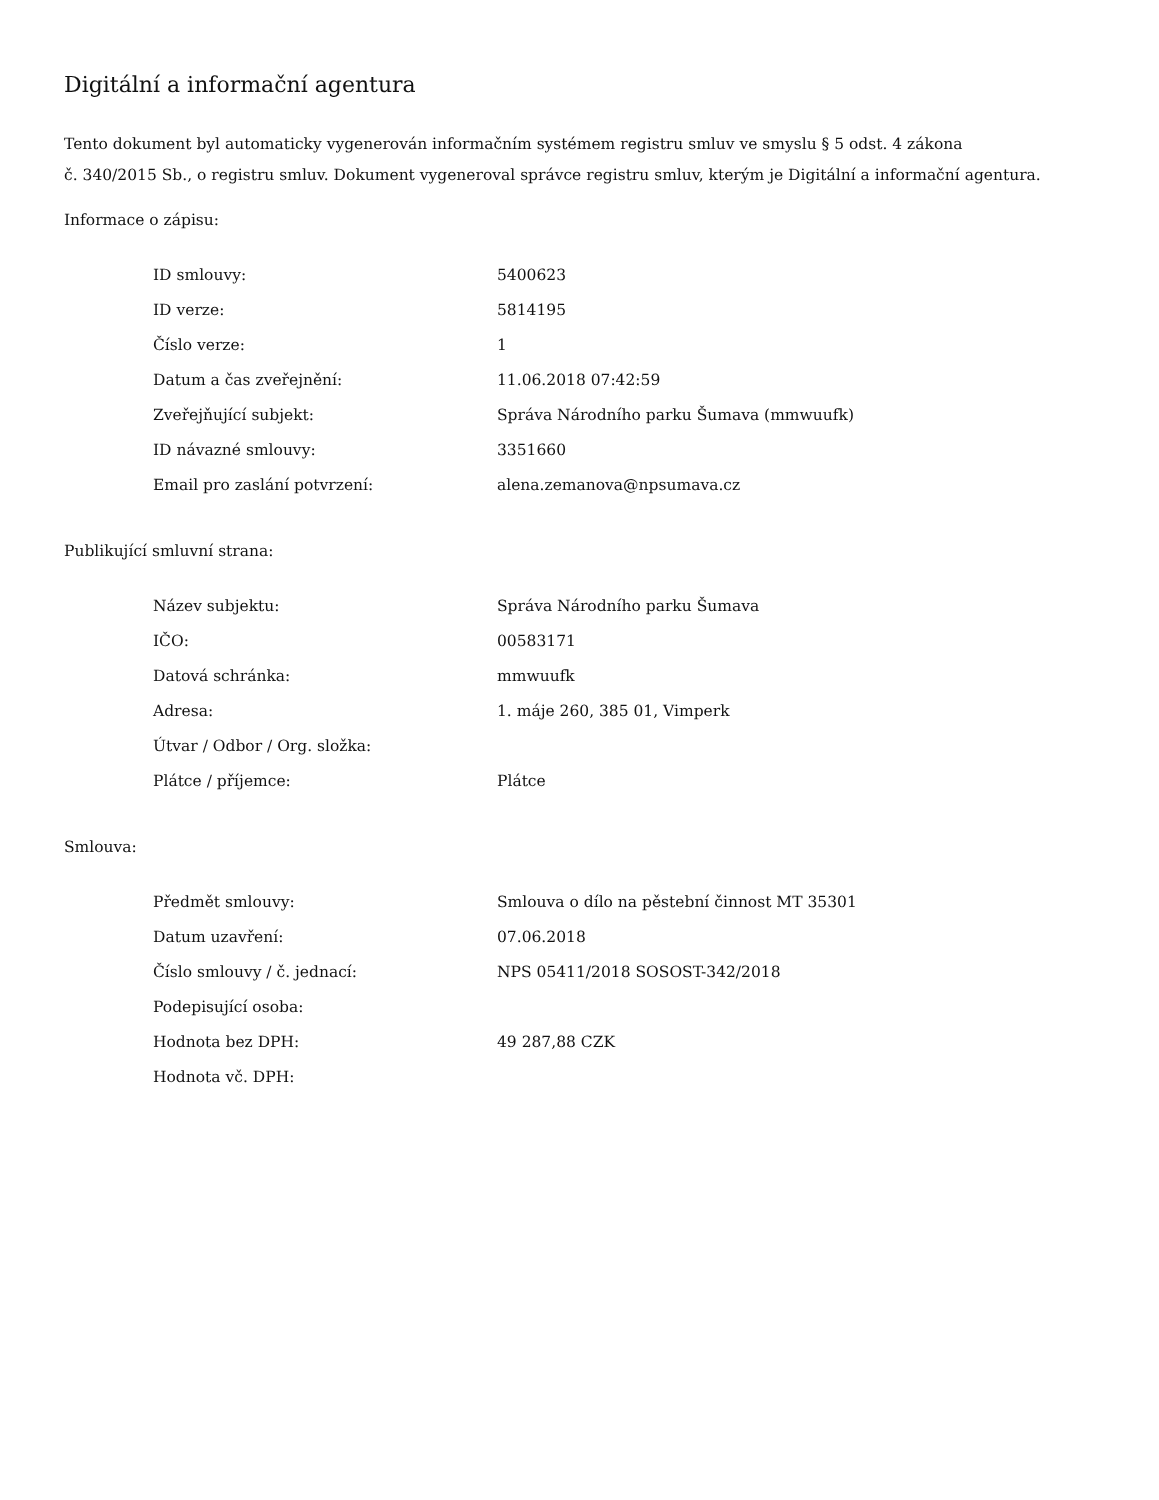Digitální a informační agentura
Tento dokument byl automaticky vygenerován informačním systémem registru smluv ve smyslu § 5 odst. 4 zákona
č. 340/2015 Sb., o registru smluv. Dokument vygeneroval správce registru smluv, kterým je Digitální a informační agentura.
Informace o zápisu:
| ID smlouvy: | 5400623 |
| ID verze: | 5814195 |
| Číslo verze: | 1 |
| Datum a čas zveřejnění: | 11.06.2018 07:42:59 |
| Zveřejňující subjekt: | Správa Národního parku Šumava (mmwuufk) |
| ID návazné smlouvy: | 3351660 |
| Email pro zaslání potvrzení: | alena.zemanova@npsumava.cz |
Publikující smluvní strana:
| Název subjektu: | Správa Národního parku Šumava |
| IČO: | 00583171 |
| Datová schránka: | mmwuufk |
| Adresa: | 1. máje 260, 385 01, Vimperk |
| Útvar / Odbor / Org. složka: | |
| Plátce / příjemce: | Plátce |
Smlouva:
| Předmět smlouvy: | Smlouva o dílo na pěstební činnost MT 35301 |
| Datum uzavření: | 07.06.2018 |
| Číslo smlouvy / č. jednací: | NPS 05411/2018 SOSOST-342/2018 |
| Podepisující osoba: | |
| Hodnota bez DPH: | 49 287,88 CZK |
| Hodnota vč. DPH: | |